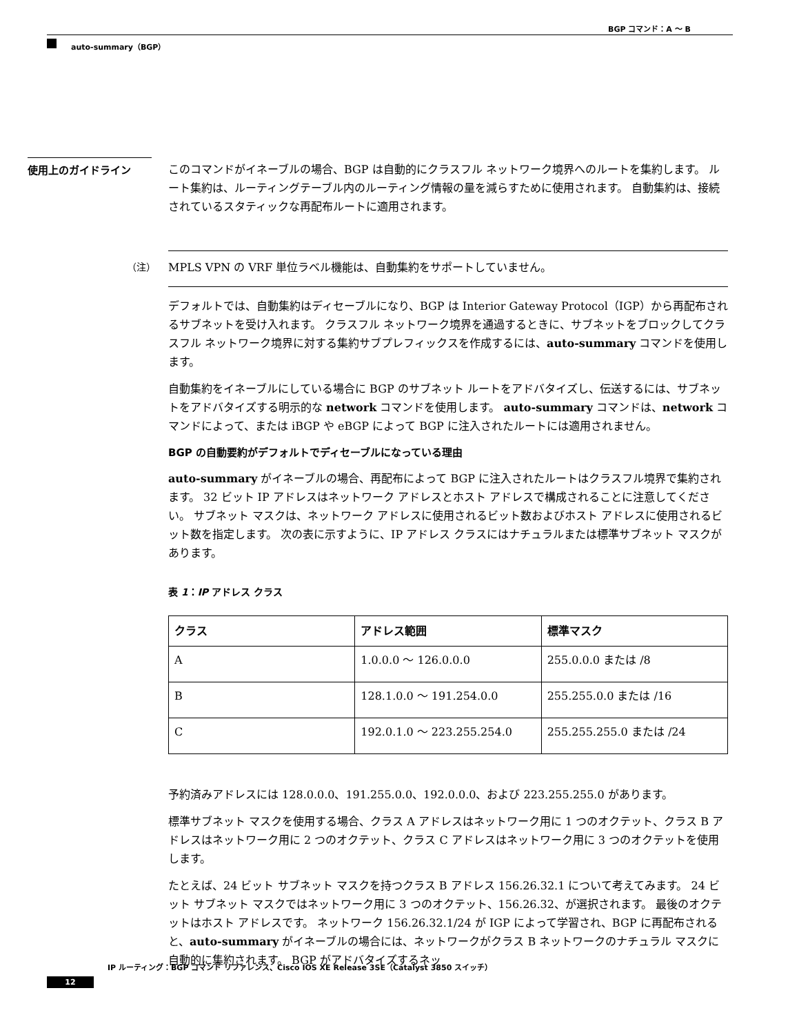BGP コマンド：A ～ B
auto-summary（BGP）
使用上のガイドライン
このコマンドがイネーブルの場合、BGP は自動的にクラスフル ネットワーク境界へのルートを集約します。 ルート集約は、ルーティングテーブル内のルーティング情報の量を減らすために使用されます。 自動集約は、接続されているスタティックな再配布ルートに適用されます。
（注） MPLS VPN の VRF 単位ラベル機能は、自動集約をサポートしていません。
デフォルトでは、自動集約はディセーブルになり、BGP は Interior Gateway Protocol（IGP）から再配布されるサブネットを受け入れます。 クラスフル ネットワーク境界を通過するときに、サブネットをブロックしてクラスフル ネットワーク境界に対する集約サブプレフィックスを作成するには、auto-summary コマンドを使用します。
自動集約をイネーブルにしている場合に BGP のサブネット ルートをアドバタイズし、伝送するには、サブネットをアドバタイズする明示的な network コマンドを使用します。 auto-summary コマンドは、network コマンドによって、または iBGP や eBGP によって BGP に注入されたルートには適用されません。
BGP の自動要約がデフォルトでディセーブルになっている理由
auto-summary がイネーブルの場合、再配布によって BGP に注入されたルートはクラスフル境界で集約されます。 32 ビット IP アドレスはネットワーク アドレスとホスト アドレスで構成されることに注意してください。 サブネット マスクは、ネットワーク アドレスに使用されるビット数およびホスト アドレスに使用されるビット数を指定します。 次の表に示すように、IP アドレス クラスにはナチュラルまたは標準サブネット マスクがあります。
表 1：IP アドレス クラス
| クラス | アドレス範囲 | 標準マスク |
| --- | --- | --- |
| A | 1.0.0.0 ～ 126.0.0.0 | 255.0.0.0 または /8 |
| B | 128.1.0.0 ～ 191.254.0.0 | 255.255.0.0 または /16 |
| C | 192.0.1.0 ～ 223.255.254.0 | 255.255.255.0 または /24 |
予約済みアドレスには 128.0.0.0、191.255.0.0、192.0.0.0、および 223.255.255.0 があります。
標準サブネット マスクを使用する場合、クラス A アドレスはネットワーク用に 1 つのオクテット、クラス B アドレスはネットワーク用に 2 つのオクテット、クラス C アドレスはネットワーク用に 3 つのオクテットを使用します。
たとえば、24 ビット サブネット マスクを持つクラス B アドレス 156.26.32.1 について考えてみます。 24 ビット サブネット マスクではネットワーク用に 3 つのオクテット、156.26.32、が選択されます。 最後のオクテットはホスト アドレスです。 ネットワーク 156.26.32.1/24 が IGP によって学習され、BGP に再配布されると、auto-summary がイネーブルの場合には、ネットワークがクラス B ネットワークのナチュラル マスクに自動的に集約されます。 BGP がアドバタイズするネッ
IP ルーティング：BGP コマンド リファレンス、Cisco IOS XE Release 3SE（Catalyst 3850 スイッチ）
12